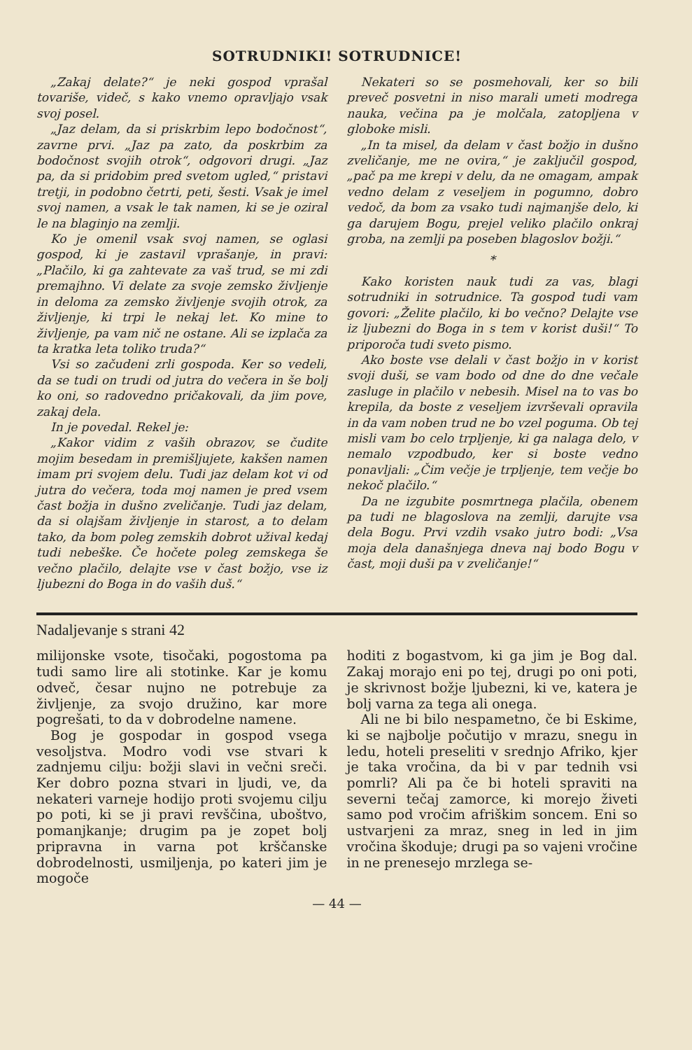SOTRUDNIKI! SOTRUDNICE!
„Zakaj delate?“ je neki gospod vprašal tovariše, videč, s kako vnemo opravljajo vsak svoj posel.
„Jaz delam, da si priskrbim lepo bodočnost“, zavrne prvi. „Jaz pa zato, da poskrbim za bodočnost svojih otrok“, odgovori drugi. „Jaz pa, da si pridobim pred svetom ugled,“ pristavi tretji, in podobno četrti, peti, šesti. Vsak je imel svoj namen, a vsak le tak namen, ki se je oziral le na blaginjo na zemlji.
Ko je omenil vsak svoj namen, se oglasi gospod, ki je zastavil vprašanje, in pravi: „Plačilo, ki ga zahtevate za vaš trud, se mi zdi premajhno. Vi delate za svoje zemsko življenje in deloma za zemsko življenje svojih otrok, za življenje, ki trpi le nekaj let. Ko mine to življenje, pa vam nič ne ostane. Ali se izplača za ta kratka leta toliko truda?“
Vsi so začudeni zrli gospoda. Ker so vedeli, da se tudi on trudi od jutra do večera in še bolj ko oni, so radovedno pričakovali, da jim pove, zakaj dela.
In je povedal. Rekel je:
„Kakor vidim z vaših obrazov, se čudite mojim besedam in premišljujete, kakšen namen imam pri svojem delu. Tudi jaz delam kot vi od jutra do večera, toda moj namen je pred vsem čast božja in dušno zveličanje. Tudi jaz delam, da si olajšam življenje in starost, a to delam tako, da bom poleg zemskih dobrot užival kedaj tudi nebeške. Če hočete poleg zemskega še večno plačilo, delajte vse v čast božjo, vse iz ljubezni do Boga in do vaših duš.“
Nekateri so se posmehovali, ker so bili preveč posvetni in niso marali umeti modrega nauka, večina pa je molčala, zatopljena v globoke misli.
„In ta misel, da delam v čast božjo in dušno zveličanje, me ne ovira,“ je zaključil gospod, „pač pa me krepi v delu, da ne omagam, ampak vedno delam z veseljem in pogumno, dobro vedoč, da bom za vsako tudi najmanjše delo, ki ga darujem Bogu, prejel veliko plačilo onkraj groba, na zemlji pa poseben blagoslov božji.“
*
Kako koristen nauk tudi za vas, blagi sotrudniki in sotrudnice. Ta gospod tudi vam govori: „Želite plačilo, ki bo večno? Delajte vse iz ljubezni do Boga in s tem v korist duši!“ To priporoča tudi sveto pismo.
Ako boste vse delali v čast božjo in v korist svoji duši, se vam bodo od dne do dne večale zasluge in plačilo v nebesih. Misel na to vas bo krepila, da boste z veseljem izvrševali opravila in da vam noben trud ne bo vzel poguma. Ob tej misli vam bo celo trpljenje, ki ga nalaga delo, v nemalo vzpodbudo, ker si boste vedno ponavljali: „Čim večje je trpljenje, tem večje bo nekoč plačilo.“
Da ne izgubite posmrtnega plačila, obenem pa tudi ne blagoslova na zemlji, darujte vsa dela Bogu. Prvi vzdih vsako jutro bodi: „Vsa moja dela današnjega dneva naj bodo Bogu v čast, moji duši pa v zveličanje!“
Nadaljevanje s strani 42
milijonske vsote, tisočaki, pogostoma pa tudi samo lire ali stotinke. Kar je komu odveč, česar nujno ne potrebuje za življenje, za svojo družino, kar more pogrešati, to da v dobrodelne namene.
Bog je gospodar in gospod vsega vesoljstva. Modro vodi vse stvari k zadnjemu cilju: božji slavi in večni sreči. Ker dobro pozna stvari in ljudi, ve, da nekateri varneje hodijo proti svojemu cilju po poti, ki se ji pravi revščina, uboštvo, pomanjkanje; drugim pa je zopet bolj pripravna in varna pot krščanske dobrodelnosti, usmiljenja, po kateri jim je mogoče
hoditi z bogastvom, ki ga jim je Bog dal. Zakaj morajo eni po tej, drugi po oni poti, je skrivnost božje ljubezni, ki ve, katera je bolj varna za tega ali onega.
Ali ne bi bilo nespametno, če bi Eskime, ki se najbolje počutijo v mrazu, snegu in ledu, hoteli preseliti v srednjo Afriko, kjer je taka vročina, da bi v par tednih vsi pomrli? Ali pa če bi hoteli spraviti na severni tečaj zamorce, ki morejo živeti samo pod vročim afriškim soncem. Eni so ustvarjeni za mraz, sneg in led in jim vročina škoduje; drugi pa so vajeni vročine in ne prenesejo mrzlega se-
— 44 —